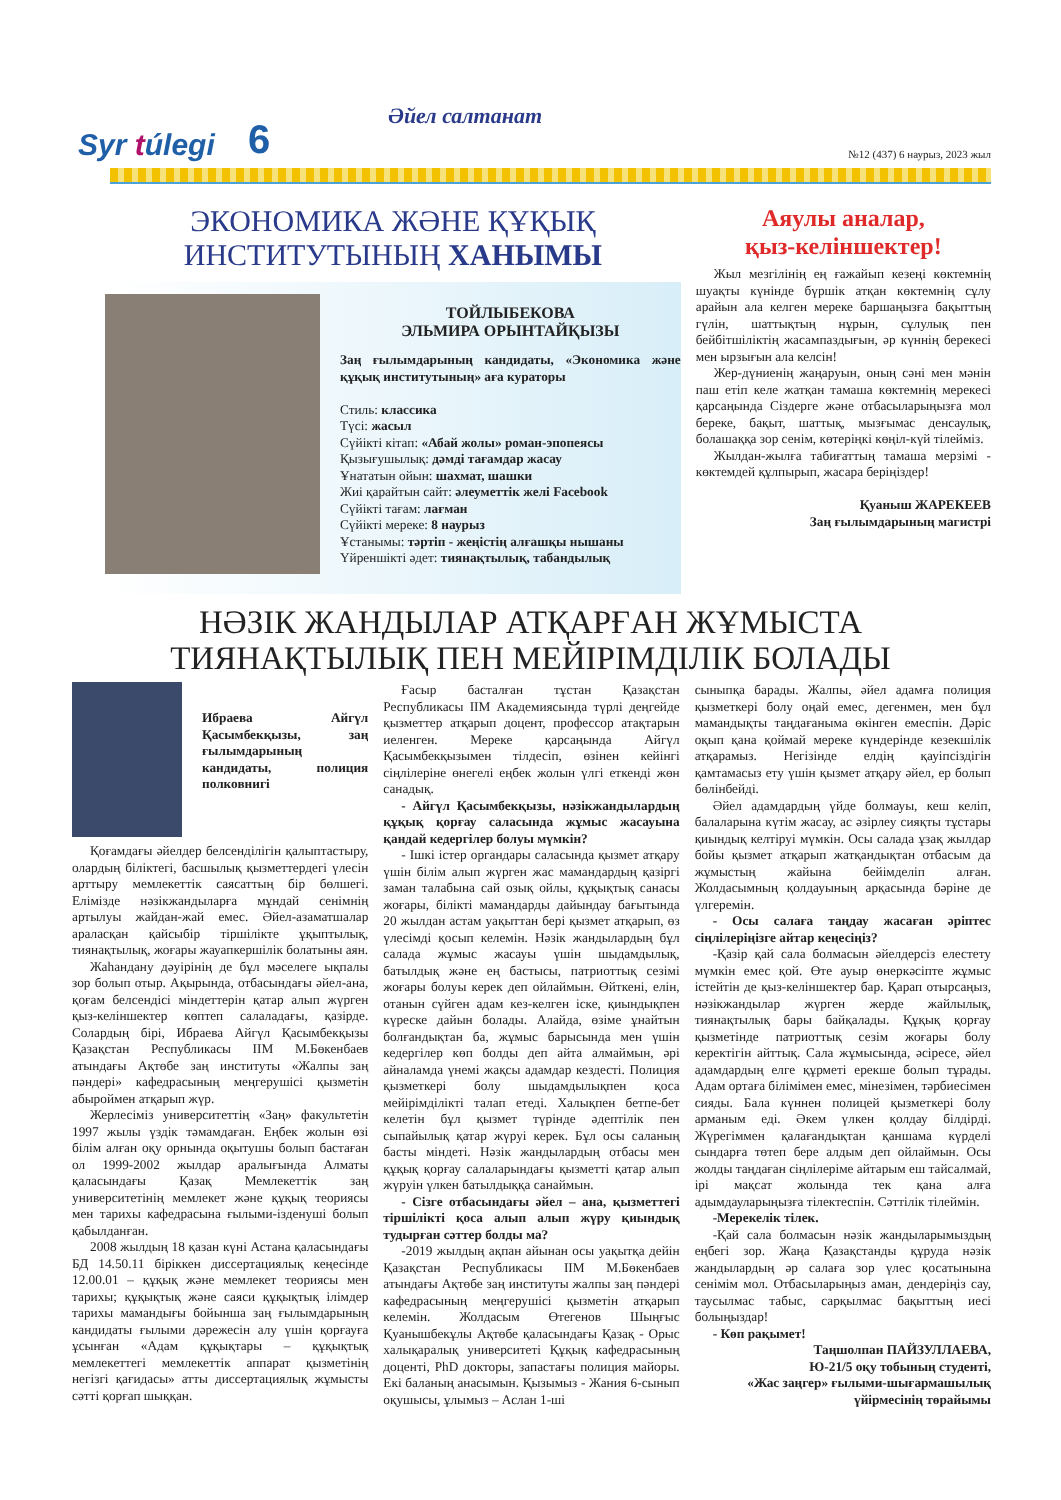Syr túlegi
6
Әйел салтанат
№12 (437) 6 наурыз, 2023 жыл
ЭКОНОМИКА ЖӘНЕ ҚҰҚЫҚ
ИНСТИТУТЫНЫҢ ХАНЫМЫ
ТОЙЛЫБЕКОВА
ЭЛЬМИРА ОРЫНТАЙҚЫЗЫ
Заң ғылымдарының кандидаты, «Экономика және құқық институтының» аға кураторы
Стиль: классика
Түсі: жасыл
Сүйікті кітап: «Абай жолы» роман-эпопеясы
Қызығушылық: дәмді тағамдар жасау
Ұнататын ойын: шахмат, шашки
Жиі қарайтын сайт: әлеуметтік желі Facebook
Сүйікті тағам: лағман
Сүйікті мереке: 8 наурыз
Ұстанымы: тәртіп - жеңістің алғашқы нышаны
Үйреншікті әдет: тиянақтылық, табандылық
Аяулы аналар,
қыз-келіншектер!
Жыл мезгілінің ең ғажайып кезеңі көктемнің шуақты күнінде бүршік атқан көктемнің сұлу арайын ала келген мереке баршаңызға бақыттың гүлін, шаттықтың нұрын, сұлулық пен бейбітшіліктің жасампаздығын, әр күннің берекесі мен ырзығын ала келсін!
Жер-дүниенің жаңаруын, оның сәні мен мәнін паш етіп келе жатқан тамаша көктемнің мерекесі қарсаңында Сіздерге және отбасыларыңызға мол береке, бақыт, шаттық, мызғымас денсаулық, болашаққа зор сенім, көтеріңкі көңіл-күй тілейміз.
Жылдан-жылға табиғаттың тамаша мерзімі - көктемдей құлпырып, жасара беріңіздер!
Қуаныш ЖАРЕКЕЕВ
Заң ғылымдарының магистрі
НӘЗІК ЖАНДЫЛАР АТҚАРҒАН ЖҰМЫСТА
ТИЯНАҚТЫЛЫҚ ПЕН МЕЙІРІМДІЛІК БОЛАДЫ
Ибраева Айгүл Қасымбекқызы, заң ғылымдарының кандидаты, полиция полковнигі
Қоғамдағы әйелдер белсенділігін қалыптастыру, олардың біліктегі, басшылық қызметтердегі үлесін арттыру мемлекеттік саясаттың бір бөлшегі. Елімізде нәзікжандыларға мұндай сенімнің артылуы жайдан-жай емес. Әйел-азаматшалар араласқан қайсыбір тіршілікте ұқыптылық, тиянақтылық, жоғары жауапкершілік болатыны аян.
Жаһандану дәуірінің де бұл мәселеге ықпалы зор болып отыр. Ақырында, отбасындағы әйел-ана, қоғам белсендісі міндеттерін қатар алып жүрген қыз-келіншектер көптеп салаладағы, қазірде. Солардың бірі, Ибраева Айгүл Қасымбекқызы Қазақстан Республикасы ІІМ М.Бөкенбаев атындағы Ақтөбе заң институты «Жалпы заң пәндері» кафедрасының меңгерушісі қызметін абыроймен атқарып жүр.
Жерлесіміз университеттің «Заң» факультетін 1997 жылы үздік тәмамдаған. Еңбек жолын өзі білім алған оқу орнында оқытушы болып бастаған ол 1999-2002 жылдар аралығында Алматы қаласындағы Қазақ Мемлекеттік заң университетінің мемлекет және құқық теориясы мен тарихы кафедрасына ғылыми-ізденуші болып қабылданған.
2008 жылдың 18 қазан күні Астана қаласындағы БД 14.50.11 біріккен диссертациялық кеңесінде 12.00.01 – құқық және мемлекет теориясы мен тарихы; құқықтық және саяси құқықтық ілімдер тарихы мамандығы бойынша заң ғылымдарының кандидаты ғылыми дәрежесін алу үшін қорғауға ұсынған «Адам құқықтары – құқықтық мемлекеттегі мемлекеттік аппарат қызметінің негізгі қағидасы» атты диссертациялық жұмысты сәтті қорғап шыққан.
Ғасыр басталған тұстан Қазақстан Республикасы ІІМ Академиясында түрлі деңгейде қызметтер атқарып доцент, профессор атақтарын иеленген. Мереке қарсаңында Айгүл Қасымбекқызымен тілдесіп, өзінен кейінгі сіңлілеріне өнегелі еңбек жолын үлгі еткенді жөн санадық.
- Айгүл Қасымбекқызы, нәзікжандылардың құқық қорғау саласында жұмыс жасауына қандай кедергілер болуы мүмкін?
- Ішкі істер органдары саласында қызмет атқару үшін білім алып жүрген жас мамандардың қазіргі заман талабына сай озық ойлы, құқықтық санасы жоғары, білікті мамандарды дайындау бағытында 20 жылдан астам уақыттан бері қызмет атқарып, өз үлесімді қосып келемін. Нәзік жандылардың бұл салада жұмыс жасауы үшін шыдамдылық, батылдық және ең бастысы, патриоттық сезімі жоғары болуы керек деп ойлаймын. Өйткені, елін, отанын сүйген адам кез-келген іске, қиындықпен күреске дайын болады. Алайда, өзіме ұнайтын болғандықтан ба, жұмыс барысында мен үшін кедергілер көп болды деп айта алмаймын, әрі айналамда үнемі жақсы адамдар кездесті. Полиция қызметкері болу шыдамдылықпен қоса мейірімділікті талап етеді. Халықпен бетпе-бет келетін бұл қызмет түрінде әдептілік пен сыпайылық қатар жүруі керек. Бұл осы саланың басты міндеті. Нәзік жандылардың отбасы мен құқық қорғау салаларындағы қызметті қатар алып жүруін үлкен батылдыққа санаймын.
- Сізге отбасындағы әйел – ана, қызметтегі тіршілікті қоса алып алып жүру қиындық тудырған сәттер болды ма?
-2019 жылдың ақпан айынан осы уақытқа дейін Қазақстан Республикасы ІІМ М.Бөкенбаев атындағы Ақтөбе заң институты жалпы заң пәндері кафедрасының меңгерушісі қызметін атқарып келемін. Жолдасым Өтегенов Шыңғыс Қуанышбекұлы Ақтөбе қаласындағы Қазақ - Орыс халықаралық университеті Құқық кафедрасының доценті, PhD докторы, запастағы полиция майоры. Екі баланың анасымын. Қызымыз - Жания 6-сынып оқушысы, ұлымыз – Аслан 1-ші
сыныпқа барады. Жалпы, әйел адамға полиция қызметкері болу оңай емес, дегенмен, мен бұл мамандықты таңдағаныма өкінген емеспін. Дәріс оқып қана қоймай мереке күндерінде кезекшілік атқарамыз. Негізінде елдің қауіпсіздігін қамтамасыз ету үшін қызмет атқару әйел, ер болып бөлінбейді.
Әйел адамдардың үйде болмауы, кеш келіп, балаларына күтім жасау, ас әзірлеу сияқты тұстары қиындық келтіруі мүмкін. Осы салада ұзақ жылдар бойы қызмет атқарып жатқандықтан отбасым да жұмыстың жайына бейімделіп алған. Жолдасымның қолдауының арқасында бәріне де үлгеремін.
- Осы салаға таңдау жасаған әріптес сіңлілеріңізге айтар кеңесіңіз?
-Қазір қай сала болмасын әйелдерсіз елестету мүмкін емес қой. Өте ауыр өнеркәсіпте жұмыс істейтін де қыз-келіншектер бар. Қарап отырсаңыз, нәзікжандылар жүрген жерде жайлылық, тиянақтылық бары байқалады. Құқық қорғау қызметінде патриоттық сезім жоғары болу керектігін айттық. Сала жұмысында, әсіресе, әйел адамдардың елге құрметі ерекше болып тұрады. Адам ортаға білімімен емес, мінезімен, тәрбиесімен сияды. Бала күннен полицей қызметкері болу арманым еді. Әкем үлкен қолдау білдірді. Жүрегіммен қалағандықтан қаншама күрделі сындарға төтеп бере алдым деп ойлаймын. Осы жолды таңдаған сіңлілеріме айтарым еш тайсалмай, ірі мақсат жолында тек қана алға адымдауларыңызға тілектеспін. Сәттілік тілеймін.
-Мерекелік тілек.
-Қай сала болмасын нәзік жандыларымыздың еңбегі зор. Жаңа Қазақстанды құруда нәзік жандылардың әр салаға зор үлес қосатынына сенімім мол. Отбасыларыңыз аман, дендеріңіз сау, таусылмас табыс, сарқылмас бақыттың иесі болыңыздар!
- Көп рақымет!
Таңшолпан ПАЙЗУЛЛАЕВА,
Ю-21/5 оқу тобының студенті,
«Жас заңгер» ғылыми-шығармашылық үйірмесінің төрайымы